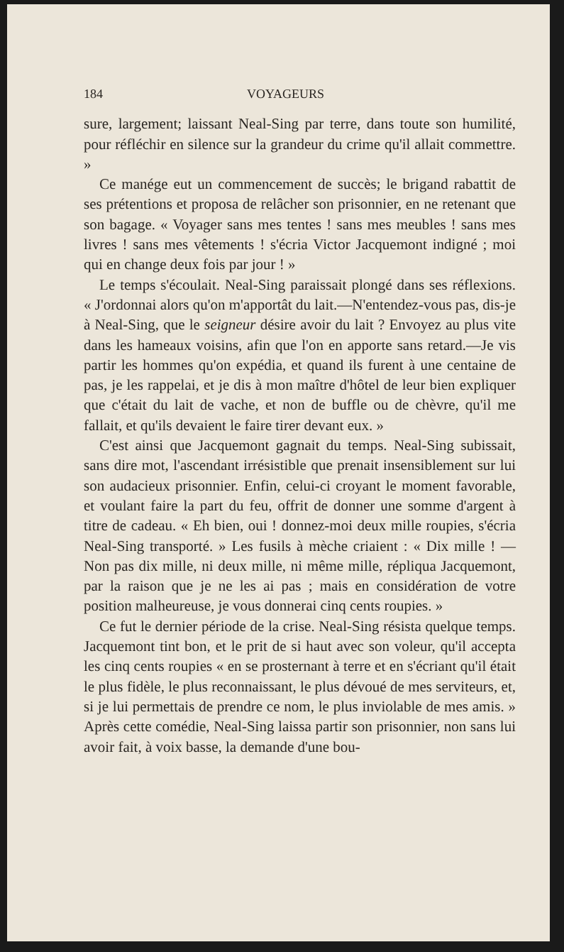184 VOYAGEURS
sure, largement; laissant Neal-Sing par terre, dans toute son humilité, pour réfléchir en silence sur la grandeur du crime qu'il allait commettre. »
Ce manége eut un commencement de succès; le brigand rabattit de ses prétentions et proposa de relâcher son prisonnier, en ne retenant que son bagage. « Voyager sans mes tentes ! sans mes meubles ! sans mes livres ! sans mes vêtements ! s'écria Victor Jacquemont indigné ; moi qui en change deux fois par jour ! »
Le temps s'écoulait. Neal-Sing paraissait plongé dans ses réflexions. « J'ordonnai alors qu'on m'apportât du lait.—N'entendez-vous pas, dis-je à Neal-Sing, que le seigneur désire avoir du lait ? Envoyez au plus vite dans les hameaux voisins, afin que l'on en apporte sans retard.—Je vis partir les hommes qu'on expédia, et quand ils furent à une centaine de pas, je les rappelai, et je dis à mon maître d'hôtel de leur bien expliquer que c'était du lait de vache, et non de buffle ou de chèvre, qu'il me fallait, et qu'ils devaient le faire tirer devant eux. »
C'est ainsi que Jacquemont gagnait du temps. Neal-Sing subissait, sans dire mot, l'ascendant irrésistible que prenait insensiblement sur lui son audacieux prisonnier. Enfin, celui-ci croyant le moment favorable, et voulant faire la part du feu, offrit de donner une somme d'argent à titre de cadeau. « Eh bien, oui ! donnez-moi deux mille roupies, s'écria Neal-Sing transporté. » Les fusils à mèche criaient : « Dix mille ! — Non pas dix mille, ni deux mille, ni même mille, répliqua Jacquemont, par la raison que je ne les ai pas ; mais en considération de votre position malheureuse, je vous donnerai cinq cents roupies. »
Ce fut le dernier période de la crise. Neal-Sing résista quelque temps. Jacquemont tint bon, et le prit de si haut avec son voleur, qu'il accepta les cinq cents roupies « en se prosternant à terre et en s'écriant qu'il était le plus fidèle, le plus reconnaissant, le plus dévoué de mes serviteurs, et, si je lui permettais de prendre ce nom, le plus inviolable de mes amis. » Après cette comédie, Neal-Sing laissa partir son prisonnier, non sans lui avoir fait, à voix basse, la demande d'une bou-